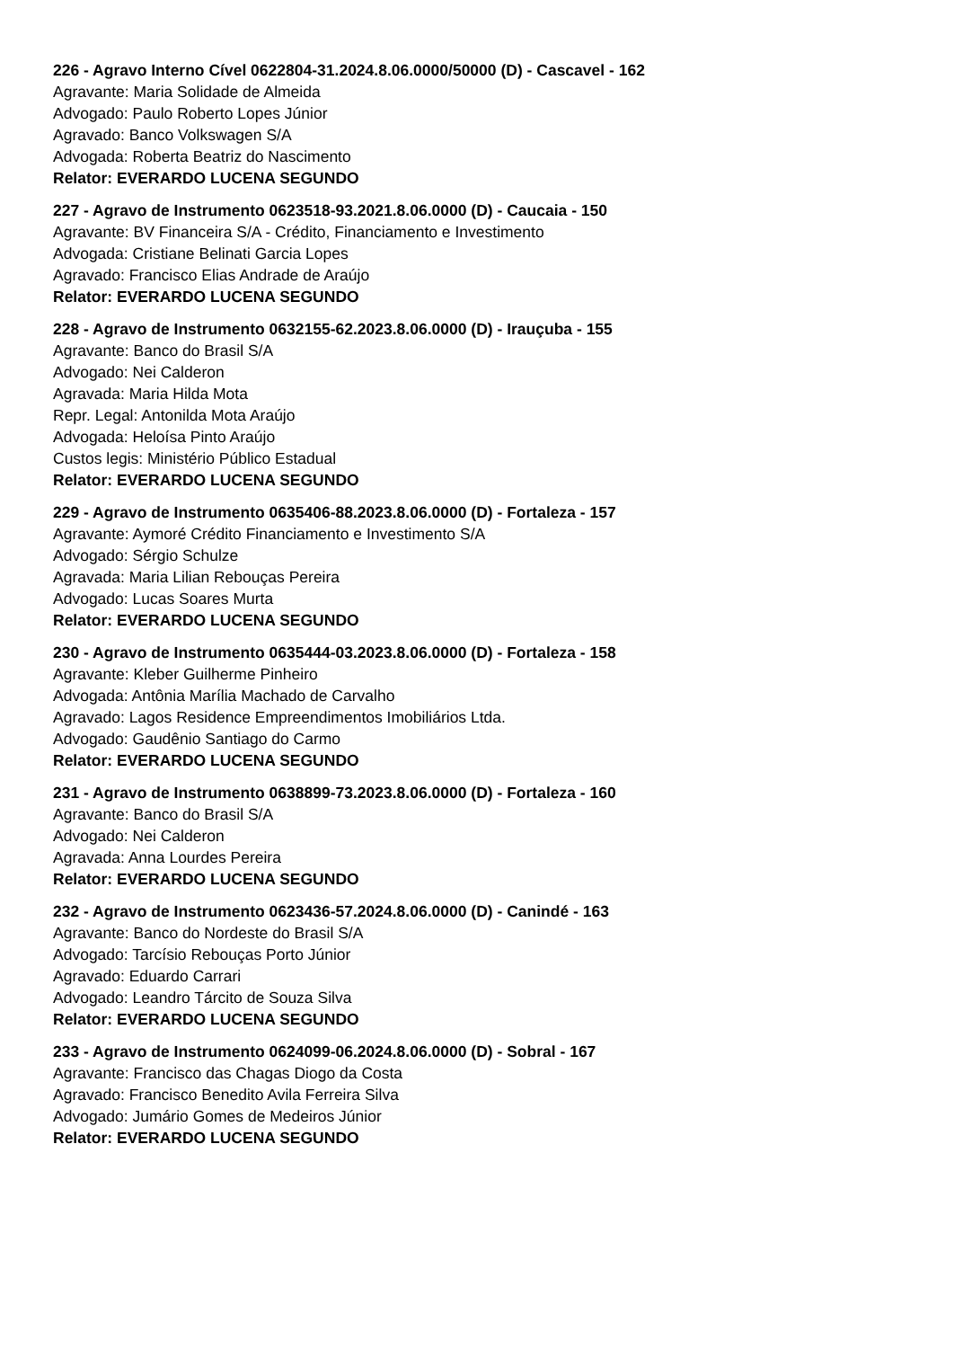226 - Agravo Interno Cível 0622804-31.2024.8.06.0000/50000 (D) - Cascavel - 162
Agravante: Maria Solidade de Almeida
Advogado: Paulo Roberto Lopes Júnior
Agravado: Banco Volkswagen S/A
Advogada: Roberta Beatriz do Nascimento
Relator: EVERARDO LUCENA SEGUNDO
227 - Agravo de Instrumento 0623518-93.2021.8.06.0000 (D) - Caucaia - 150
Agravante: BV Financeira S/A - Crédito, Financiamento e Investimento
Advogada: Cristiane Belinati Garcia Lopes
Agravado: Francisco Elias Andrade de Araújo
Relator: EVERARDO LUCENA SEGUNDO
228 - Agravo de Instrumento 0632155-62.2023.8.06.0000 (D) - Irauçuba - 155
Agravante: Banco do Brasil S/A
Advogado: Nei Calderon
Agravada: Maria Hilda Mota
Repr. Legal: Antonilda Mota Araújo
Advogada: Heloísa Pinto Araújo
Custos legis: Ministério Público Estadual
Relator: EVERARDO LUCENA SEGUNDO
229 - Agravo de Instrumento 0635406-88.2023.8.06.0000 (D) - Fortaleza - 157
Agravante: Aymoré Crédito Financiamento e Investimento S/A
Advogado: Sérgio Schulze
Agravada: Maria Lilian Rebouças Pereira
Advogado: Lucas Soares Murta
Relator: EVERARDO LUCENA SEGUNDO
230 - Agravo de Instrumento 0635444-03.2023.8.06.0000 (D) - Fortaleza - 158
Agravante: Kleber Guilherme Pinheiro
Advogada: Antônia Marília Machado de Carvalho
Agravado: Lagos Residence Empreendimentos Imobiliários Ltda.
Advogado: Gaudênio Santiago do Carmo
Relator: EVERARDO LUCENA SEGUNDO
231 - Agravo de Instrumento 0638899-73.2023.8.06.0000 (D) - Fortaleza - 160
Agravante: Banco do Brasil S/A
Advogado: Nei Calderon
Agravada: Anna Lourdes Pereira
Relator: EVERARDO LUCENA SEGUNDO
232 - Agravo de Instrumento 0623436-57.2024.8.06.0000 (D) - Canindé - 163
Agravante: Banco do Nordeste do Brasil S/A
Advogado: Tarcísio Rebouças Porto Júnior
Agravado: Eduardo Carrari
Advogado: Leandro Tárcito de Souza Silva
Relator: EVERARDO LUCENA SEGUNDO
233 - Agravo de Instrumento 0624099-06.2024.8.06.0000 (D) - Sobral - 167
Agravante: Francisco das Chagas Diogo da Costa
Agravado: Francisco Benedito Avila Ferreira Silva
Advogado: Jumário Gomes de Medeiros Júnior
Relator: EVERARDO LUCENA SEGUNDO